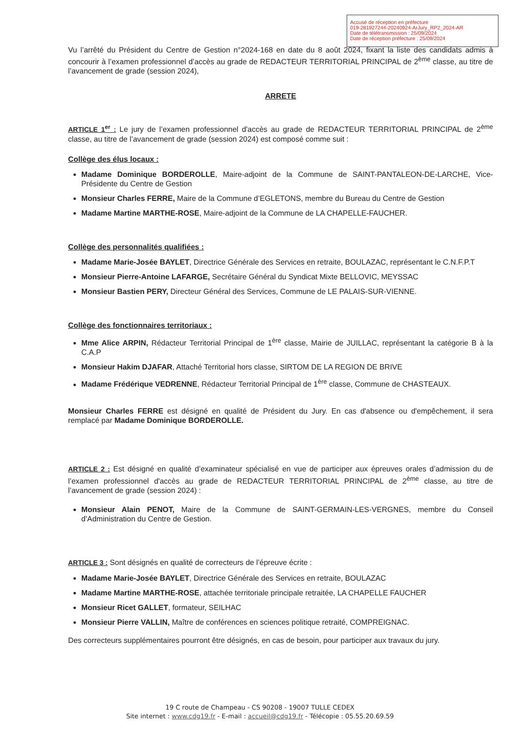Accusé de réception en préfecture
019-281927244-20240924-ArJury_RP2_2024-AR
Date de télétransmission : 25/09/2024
Date de réception préfecture : 25/09/2024
Vu l’arrêté du Président du Centre de Gestion n°2024-168 en date du 8 août 2024, fixant la liste des candidats admis à concourir à l’examen professionnel d’accès au grade de REDACTEUR TERRITORIAL PRINCIPAL de 2<sup>ème</sup> classe, au titre de l’avancement de grade (session 2024),
ARRETE
ARTICLE 1<sup>er</sup> : Le jury de l’examen professionnel d'accès au grade de REDACTEUR TERRITORIAL PRINCIPAL de 2<sup>ème</sup> classe, au titre de l’avancement de grade (session 2024) est composé comme suit :
Collège des élus locaux :
Madame Dominique BORDEROLLE, Maire-adjoint de la Commune de SAINT-PANTALEON-DE-LARCHE, Vice-Présidente du Centre de Gestion
Monsieur Charles FERRE, Maire de la Commune d’EGLETONS, membre du Bureau du Centre de Gestion
Madame Martine MARTHE-ROSE, Maire-adjoint de la Commune de LA CHAPELLE-FAUCHER.
Collège des personnalités qualifiées :
Madame Marie-Josée BAYLET, Directrice Générale des Services en retraite, BOULAZAC, représentant le C.N.F.P.T
Monsieur Pierre-Antoine LAFARGE, Secrétaire Général du Syndicat Mixte BELLOVIC, MEYSSAC
Monsieur Bastien PERY, Directeur Général des Services, Commune de LE PALAIS-SUR-VIENNE.
Collège des fonctionnaires territoriaux :
Mme Alice ARPIN, Rédacteur Territorial Principal de 1<sup>ère</sup> classe, Mairie de JUILLAC, représentant la catégorie B à la C.A.P
Monsieur Hakim DJAFAR, Attaché Territorial hors classe, SIRTOM DE LA REGION DE BRIVE
Madame Frédérique VEDRENNE, Rédacteur Territorial Principal de 1<sup>ère</sup> classe, Commune de CHASTEAUX.
Monsieur Charles FERRE est désigné en qualité de Président du Jury. En cas d'absence ou d'empêchement, il sera remplacé par Madame Dominique BORDEROLLE.
ARTICLE 2 : Est désigné en qualité d’examinateur spécialisé en vue de participer aux épreuves orales d’admission du de l’examen professionnel d'accès au grade de REDACTEUR TERRITORIAL PRINCIPAL de 2<sup>ème</sup> classe, au titre de l’avancement de grade (session 2024) :
Monsieur Alain PENOT, Maire de la Commune de SAINT-GERMAIN-LES-VERGNES, membre du Conseil d’Administration du Centre de Gestion.
ARTICLE 3 : Sont désignés en qualité de correcteurs de l’épreuve écrite :
Madame Marie-Josée BAYLET, Directrice Générale des Services en retraite, BOULAZAC
Madame Martine MARTHE-ROSE, attachée territoriale principale retraitée, LA CHAPELLE FAUCHER
Monsieur Ricet GALLET, formateur, SEILHAC
Monsieur Pierre VALLIN, Maître de conférences en sciences politique retraité, COMPREIGNAC.
Des correcteurs supplémentaires pourront être désignés, en cas de besoin, pour participer aux travaux du jury.
19 C route de Champeau - CS 90208 - 19007 TULLE CEDEX
Site internet : www.cdg19.fr - E-mail : accueil@cdg19.fr - Télécopie : 05.55.20.69.59